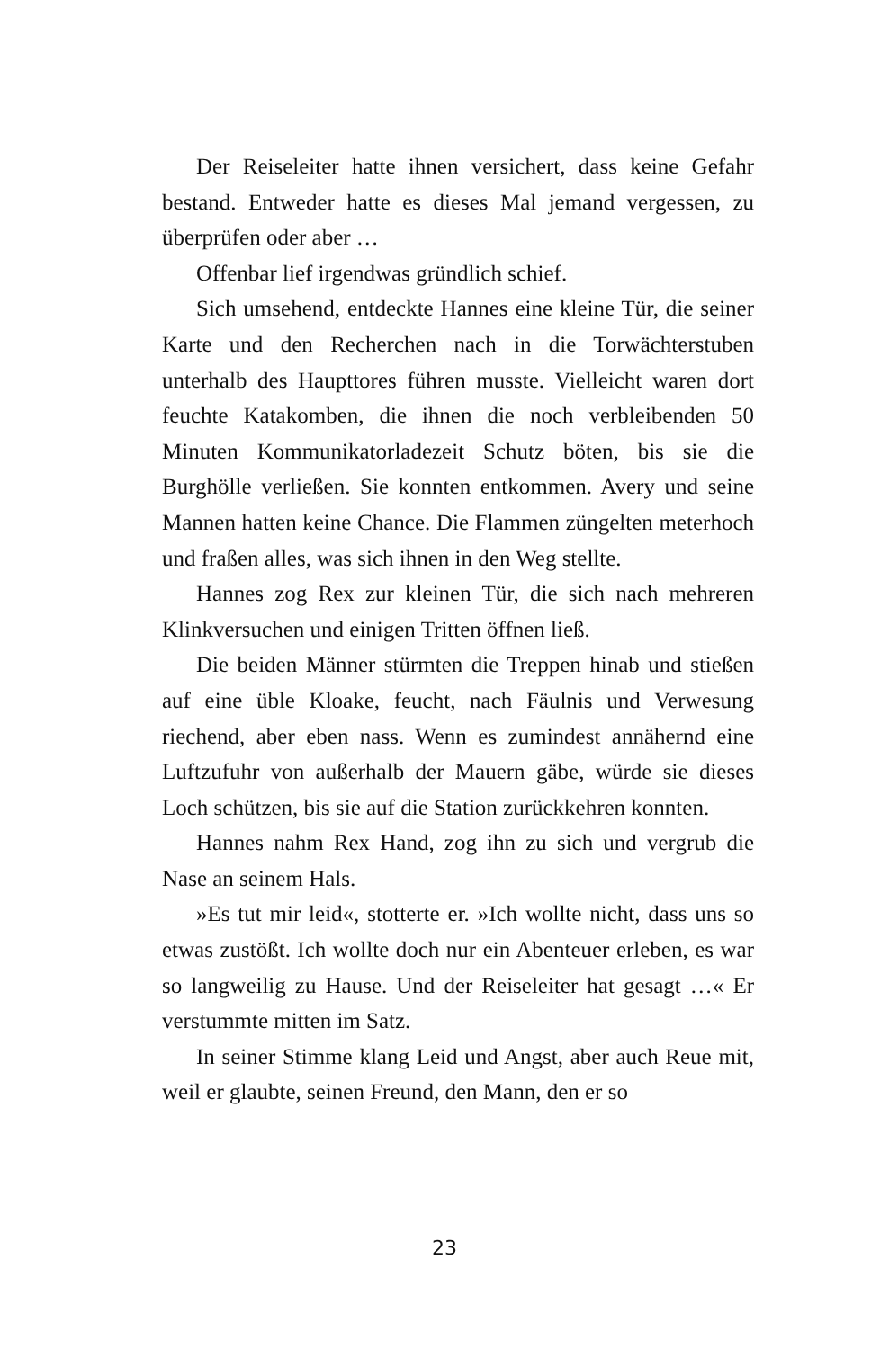Der Reiseleiter hatte ihnen versichert, dass keine Gefahr bestand. Entweder hatte es dieses Mal jemand vergessen, zu überprüfen oder aber …
Offenbar lief irgendwas gründlich schief.
Sich umsehend, entdeckte Hannes eine kleine Tür, die seiner Karte und den Recherchen nach in die Torwächterstuben unterhalb des Haupttores führen musste. Vielleicht waren dort feuchte Katakomben, die ihnen die noch verbleibenden 50 Minuten Kommunikatorladezeit Schutz böten, bis sie die Burghölle verließen. Sie konnten entkommen. Avery und seine Mannen hatten keine Chance. Die Flammen züngelten meterhoch und fraßen alles, was sich ihnen in den Weg stellte.
Hannes zog Rex zur kleinen Tür, die sich nach mehreren Klinkversuchen und einigen Tritten öffnen ließ.
Die beiden Männer stürmten die Treppen hinab und stießen auf eine üble Kloake, feucht, nach Fäulnis und Verwesung riechend, aber eben nass. Wenn es zumindest annähernd eine Luftzufuhr von außerhalb der Mauern gäbe, würde sie dieses Loch schützen, bis sie auf die Station zurückkehren konnten.
Hannes nahm Rex Hand, zog ihn zu sich und vergrub die Nase an seinem Hals.
»Es tut mir leid«, stotterte er. »Ich wollte nicht, dass uns so etwas zustößt. Ich wollte doch nur ein Abenteuer erleben, es war so langweilig zu Hause. Und der Reiseleiter hat gesagt …« Er verstummte mitten im Satz.
In seiner Stimme klang Leid und Angst, aber auch Reue mit, weil er glaubte, seinen Freund, den Mann, den er so
23